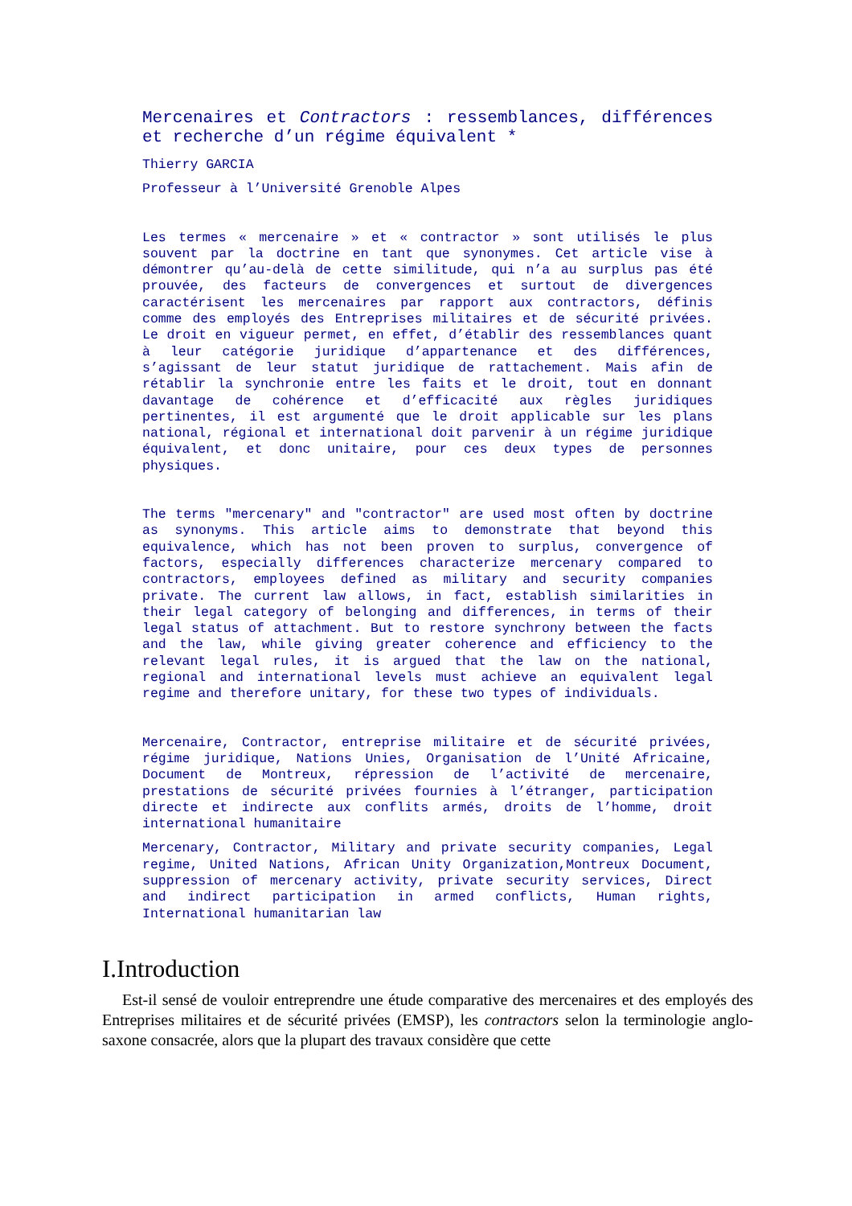Mercenaires et Contractors : ressemblances, différences et recherche d’un régime équivalent *
Thierry GARCIA
Professeur à l’Université Grenoble Alpes
Les termes « mercenaire » et « contractor » sont utilisés le plus souvent par la doctrine en tant que synonymes. Cet article vise à démontrer qu’au-delà de cette similitude, qui n’a au surplus pas été prouvée, des facteurs de convergences et surtout de divergences caractérisent les mercenaires par rapport aux contractors, définis comme des employés des Entreprises militaires et de sécurité privées. Le droit en vigueur permet, en effet, d’établir des ressemblances quant à leur catégorie juridique d’appartenance et des différences, s’agissant de leur statut juridique de rattachement. Mais afin de rétablir la synchronie entre les faits et le droit, tout en donnant davantage de cohérence et d’efficacité aux règles juridiques pertinentes, il est argumenté que le droit applicable sur les plans national, régional et international doit parvenir à un régime juridique équivalent, et donc unitaire, pour ces deux types de personnes physiques.
The terms "mercenary" and "contractor" are used most often by doctrine as synonyms. This article aims to demonstrate that beyond this equivalence, which has not been proven to surplus, convergence of factors, especially differences characterize mercenary compared to contractors, employees defined as military and security companies private. The current law allows, in fact, establish similarities in their legal category of belonging and differences, in terms of their legal status of attachment. But to restore synchrony between the facts and the law, while giving greater coherence and efficiency to the relevant legal rules, it is argued that the law on the national, regional and international levels must achieve an equivalent legal regime and therefore unitary, for these two types of individuals.
Mercenaire, Contractor, entreprise militaire et de sécurité privées, régime juridique, Nations Unies, Organisation de l’Unité Africaine, Document de Montreux, répression de l’activité de mercenaire, prestations de sécurité privées fournies à l’étranger, participation directe et indirecte aux conflits armés, droits de l’homme, droit international humanitaire
Mercenary, Contractor, Military and private security companies, Legal regime, United Nations, African Unity Organization,Montreux Document, suppression of mercenary activity, private security services, Direct and indirect participation in armed conflicts, Human rights, International humanitarian law
I.Introduction
Est-il sensé de vouloir entreprendre une étude comparative des mercenaires et des employés des Entreprises militaires et de sécurité privées (EMSP), les contractors selon la terminologie anglo-saxone consacrée, alors que la plupart des travaux considère que cette